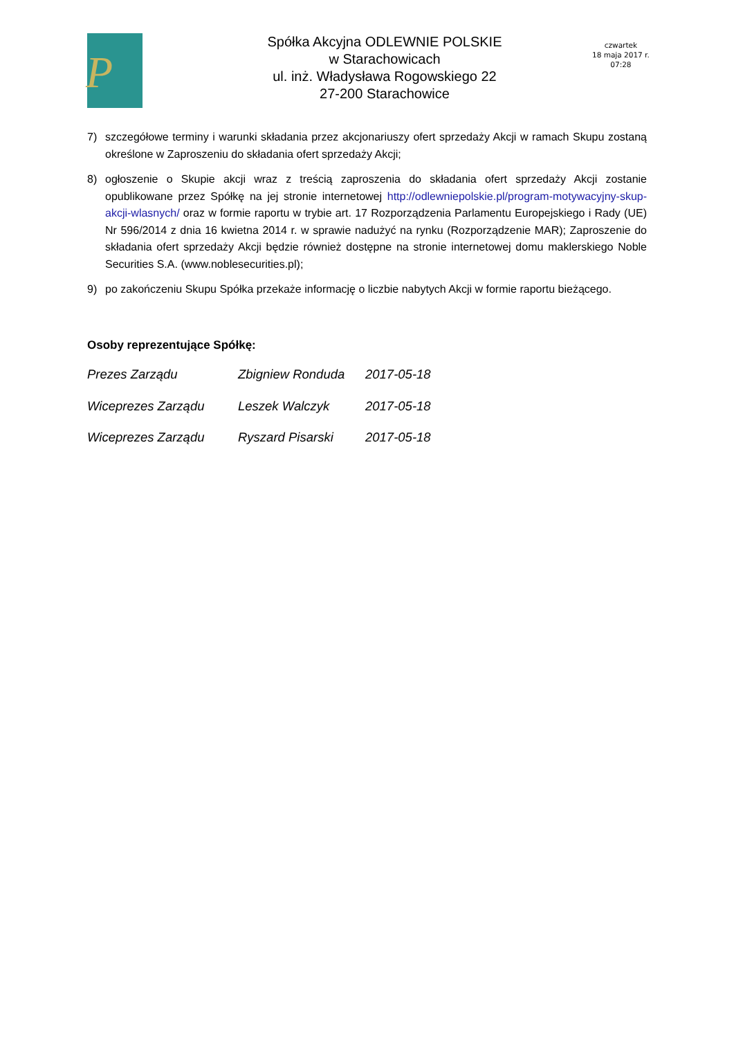P
Spółka Akcyjna ODLEWNIE POLSKIE
w Starachowicach
ul. inż. Władysława Rogowskiego 22
27-200 Starachowice
czwartek
18 maja 2017 r.
07:28
7) szczegółowe terminy i warunki składania przez akcjonariuszy ofert sprzedaży Akcji w ramach Skupu zostaną określone w Zaproszeniu do składania ofert sprzedaży Akcji;
8) ogłoszenie o Skupie akcji wraz z treścią zaproszenia do składania ofert sprzedaży Akcji zostanie opublikowane przez Spółkę na jej stronie internetowej http://odlewniepolskie.pl/program-motywacyjny-skup-akcji-wlasnych/ oraz w formie raportu w trybie art. 17 Rozporządzenia Parlamentu Europejskiego i Rady (UE) Nr 596/2014 z dnia 16 kwietna 2014 r. w sprawie nadużyć na rynku (Rozporządzenie MAR); Zaproszenie do składania ofert sprzedaży Akcji będzie również dostępne na stronie internetowej domu maklerskiego Noble Securities S.A. (www.noblesecurities.pl);
9) po zakończeniu Skupu Spółka przekaże informację o liczbie nabytych Akcji w formie raportu bieżącego.
Osoby reprezentujące Spółkę:
Prezes Zarządu Zbigniew Ronduda 2017-05-18
Wiceprezes Zarządu Leszek Walczyk 2017-05-18
Wiceprezes Zarządu Ryszard Pisarski 2017-05-18